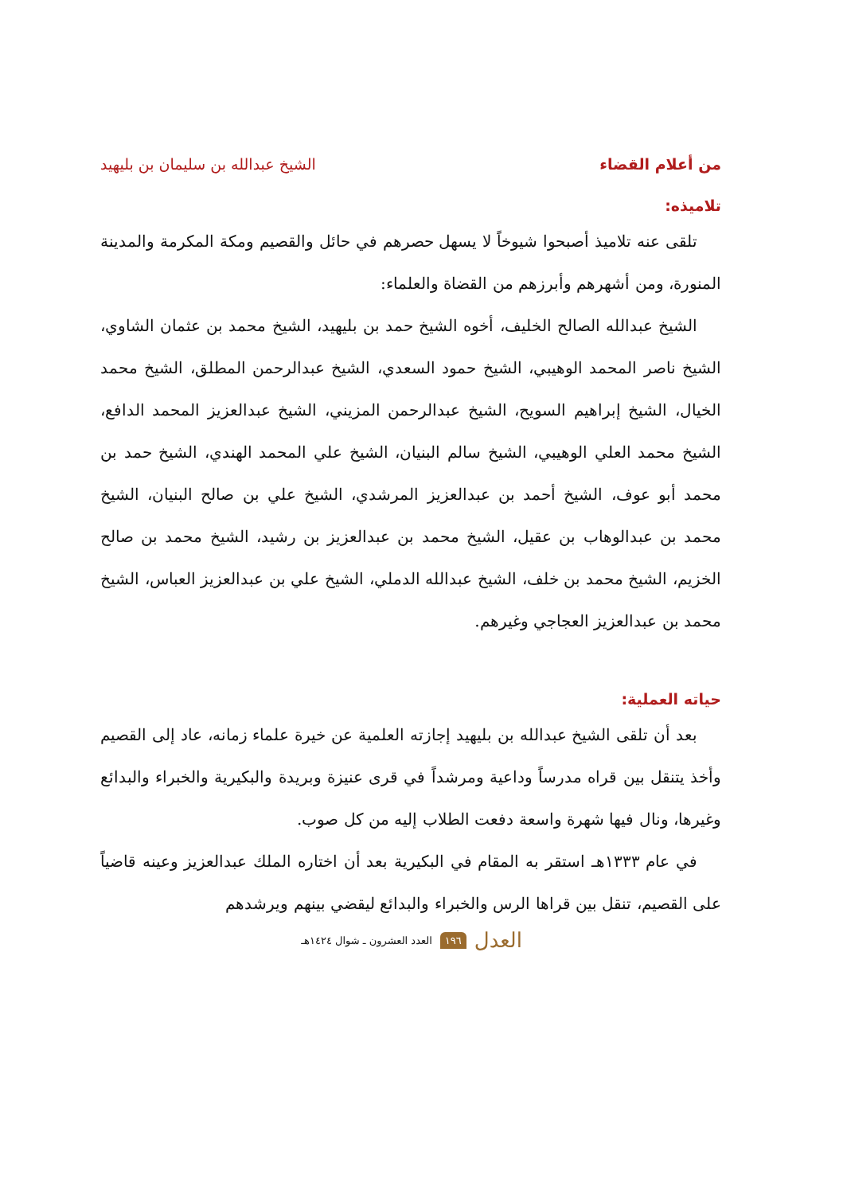من أعلام القضاء الشيخ عبدالله بن سليمان بن بليهيد
تلاميذه:
تلقى عنه تلاميذ أصبحوا شيوخاً لا يسهل حصرهم في حائل والقصيم ومكة المكرمة والمدينة المنورة، ومن أشهرهم وأبرزهم من القضاة والعلماء:
الشيخ عبدالله الصالح الخليف، أخوه الشيخ حمد بن بليهيد، الشيخ محمد بن عثمان الشاوي، الشيخ ناصر المحمد الوهيبي، الشيخ حمود السعدي، الشيخ عبدالرحمن المطلق، الشيخ محمد الخيال، الشيخ إبراهيم السويح، الشيخ عبدالرحمن المزيني، الشيخ عبدالعزيز المحمد الدافع، الشيخ محمد العلي الوهيبي، الشيخ سالم البنيان، الشيخ علي المحمد الهندي، الشيخ حمد بن محمد أبو عوف، الشيخ أحمد بن عبدالعزيز المرشدي، الشيخ علي بن صالح البنيان، الشيخ محمد بن عبدالوهاب بن عقيل، الشيخ محمد بن عبدالعزيز بن رشيد، الشيخ محمد بن صالح الخزيم، الشيخ محمد بن خلف، الشيخ عبدالله الدملي، الشيخ علي بن عبدالعزيز العباس، الشيخ محمد بن عبدالعزيز العجاجي وغيرهم.
حياته العملية:
بعد أن تلقى الشيخ عبدالله بن بليهيد إجازته العلمية عن خيرة علماء زمانه، عاد إلى القصيم وأخذ يتنقل بين قراه مدرساً وداعية ومرشداً في قرى عنيزة وبريدة والبكيرية والخبراء والبدائع وغيرها، ونال فيها شهرة واسعة دفعت الطلاب إليه من كل صوب.
في عام ١٣٣٣هـ استقر به المقام في البكيرية بعد أن اختاره الملك عبدالعزيز وعينه قاضياً على القصيم، تنقل بين قراها الرس والخبراء والبدائع ليقضي بينهم ويرشدهم
العدل ١٩٦ العدد العشرون ـ شوال ١٤٢٤هـ